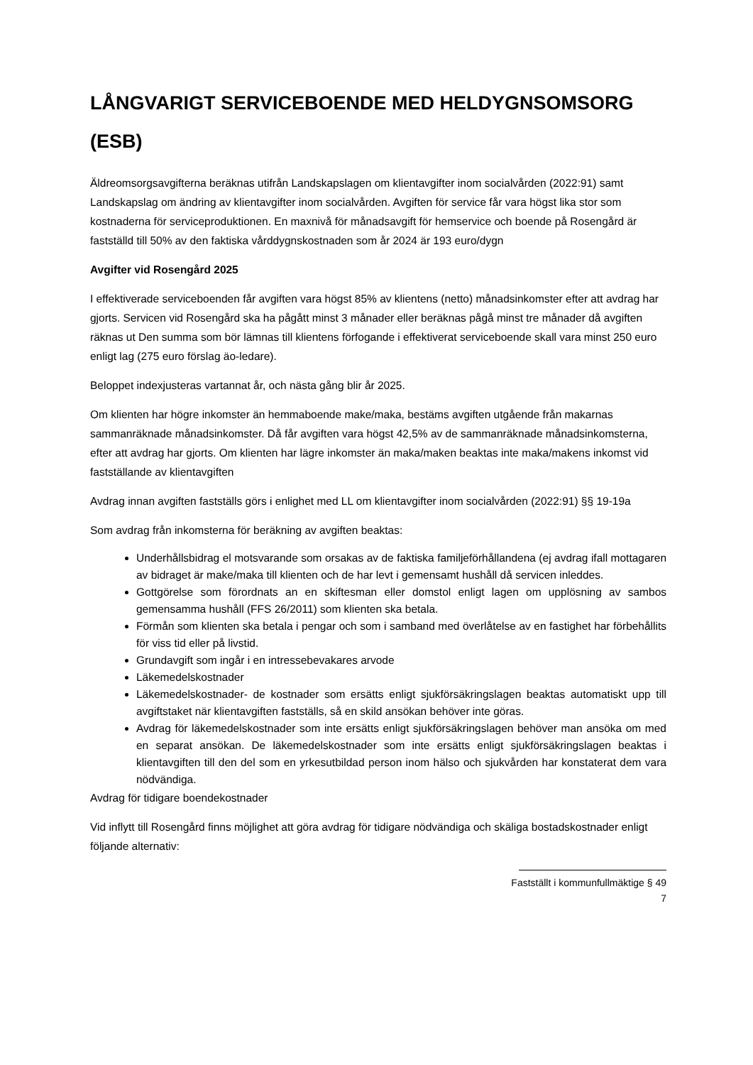LÅNGVARIGT SERVICEBOENDE MED HELDYGNSOMSORG (ESB)
Äldreomsorgsavgifterna beräknas utifrån Landskapslagen om klientavgifter inom socialvården (2022:91) samt Landskapslag om ändring av klientavgifter inom socialvården. Avgiften för service får vara högst lika stor som kostnaderna för serviceproduktionen. En maxnivå för månadsavgift för hemservice och boende på Rosengård är fastställd till 50% av den faktiska vårddygnskostnaden som år 2024 är 193 euro/dygn
Avgifter vid Rosengård 2025
I effektiverade serviceboenden får avgiften vara högst 85% av klientens (netto) månadsinkomster efter att avdrag har gjorts. Servicen vid Rosengård ska ha pågått minst 3 månader eller beräknas pågå minst tre månader då avgiften räknas ut Den summa som bör lämnas till klientens förfogande i effektiverat serviceboende skall vara minst 250 euro enligt lag (275 euro förslag äo-ledare).
Beloppet indexjusteras vartannat år, och nästa gång blir år 2025.
Om klienten har högre inkomster än hemmaboende make/maka, bestäms avgiften utgående från makarnas sammanräknade månadsinkomster. Då får avgiften vara högst 42,5% av de sammanräknade månadsinkomsterna, efter att avdrag har gjorts. Om klienten har lägre inkomster än maka/maken beaktas inte maka/makens inkomst vid fastställande av klientavgiften
Avdrag innan avgiften fastställs görs i enlighet med LL om klientavgifter inom socialvården (2022:91) §§ 19-19a
Som avdrag från inkomsterna för beräkning av avgiften beaktas:
Underhållsbidrag el motsvarande som orsakas av de faktiska familjeförhållandena (ej avdrag ifall mottagaren av bidraget är make/maka till klienten och de har levt i gemensamt hushåll då servicen inleddes.
Gottgörelse som förordnats an en skiftesman eller domstol enligt lagen om upplösning av sambos gemensamma hushåll (FFS 26/2011) som klienten ska betala.
Förmån som klienten ska betala i pengar och som i samband med överlåtelse av en fastighet har förbehållits för viss tid eller på livstid.
Grundavgift som ingår i en intressebevakares arvode
Läkemedelskostnader
Läkemedelskostnader- de kostnader som ersätts enligt sjukförsäkringslagen beaktas automatiskt upp till avgiftstaket när klientavgiften fastställs, så en skild ansökan behöver inte göras.
Avdrag för läkemedelskostnader som inte ersätts enligt sjukförsäkringslagen behöver man ansöka om med en separat ansökan. De läkemedelskostnader som inte ersätts enligt sjukförsäkringslagen beaktas i klientavgiften till den del som en yrkesutbildad person inom hälso och sjukvården har konstaterat dem vara nödvändiga.
Avdrag för tidigare boendekostnader
Vid inflytt till Rosengård finns möjlighet att göra avdrag för tidigare nödvändiga och skäliga bostadskostnader enligt följande alternativ:
Fastställt i kommunfullmäktige § 49
7